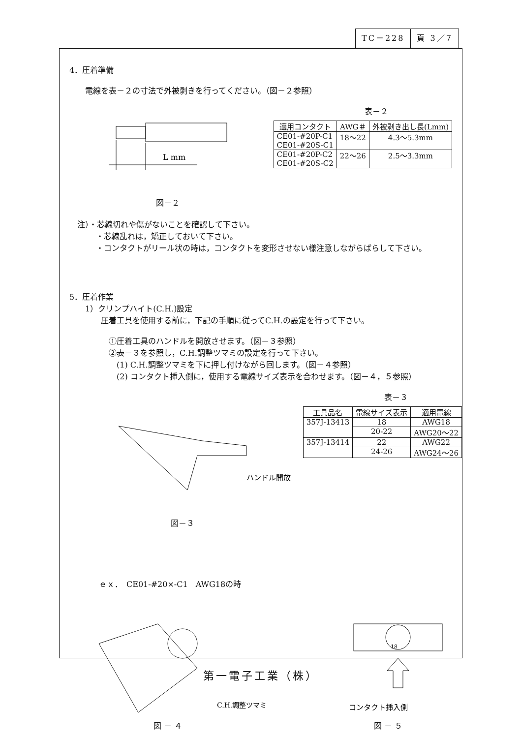TC－228 頁 3／7
4．圧着準備
電線を表－２の寸法で外被剥きを行ってください。（図－２参照）
表－２
L mm
図－２
| 適用コンタクト | AWG＃ | 外被剥き出し長(Lmm) |
| --- | --- | --- |
| CE01-#20P-C1 CE01-#20S-C1 | 18〜22 | 4.3〜5.3mm |
| CE01-#20P-C2 CE01-#20S-C2 | 22〜26 | 2.5〜3.3mm |
　注）・芯線切れや傷がないことを確認して下さい。
・芯線乱れは，矯正しておいて下さい。
・コンタクトがリール状の時は，コンタクトを変形させない様注意しながらばらして下さい。
5．圧着作業
1）クリンプハイト(C.H.)設定
圧着工具を使用する前に，下記の手順に従ってC.H.の設定を行って下さい。
①圧着工具のハンドルを開放させます。（図－３参照）
②表－３を参照し，C.H.調整ツマミの設定を行って下さい。
(1) C.H.調整ツマミを下に押し付けながら回します。（図－４参照）
(2) コンタクト挿入側に，使用する電線サイズ表示を合わせます。（図－４，５参照）
表－３
ハンドル開放
図－３
| 工具品名 | 電線サイズ表示 | 適用電線 |
| --- | --- | --- |
| 357J-13413 | 18 | AWG18 |
| | 20-22 | AWG20〜22 |
| 357J-13414 | 22 | AWG22 |
| | 24-26 | AWG24〜26 |
ｅｘ．　CE01-#20×-C1　AWG18の時
C.H.調整ツマミ
図 － ４
18
コンタクト挿入側
図 － ５
第一電子工業（株）